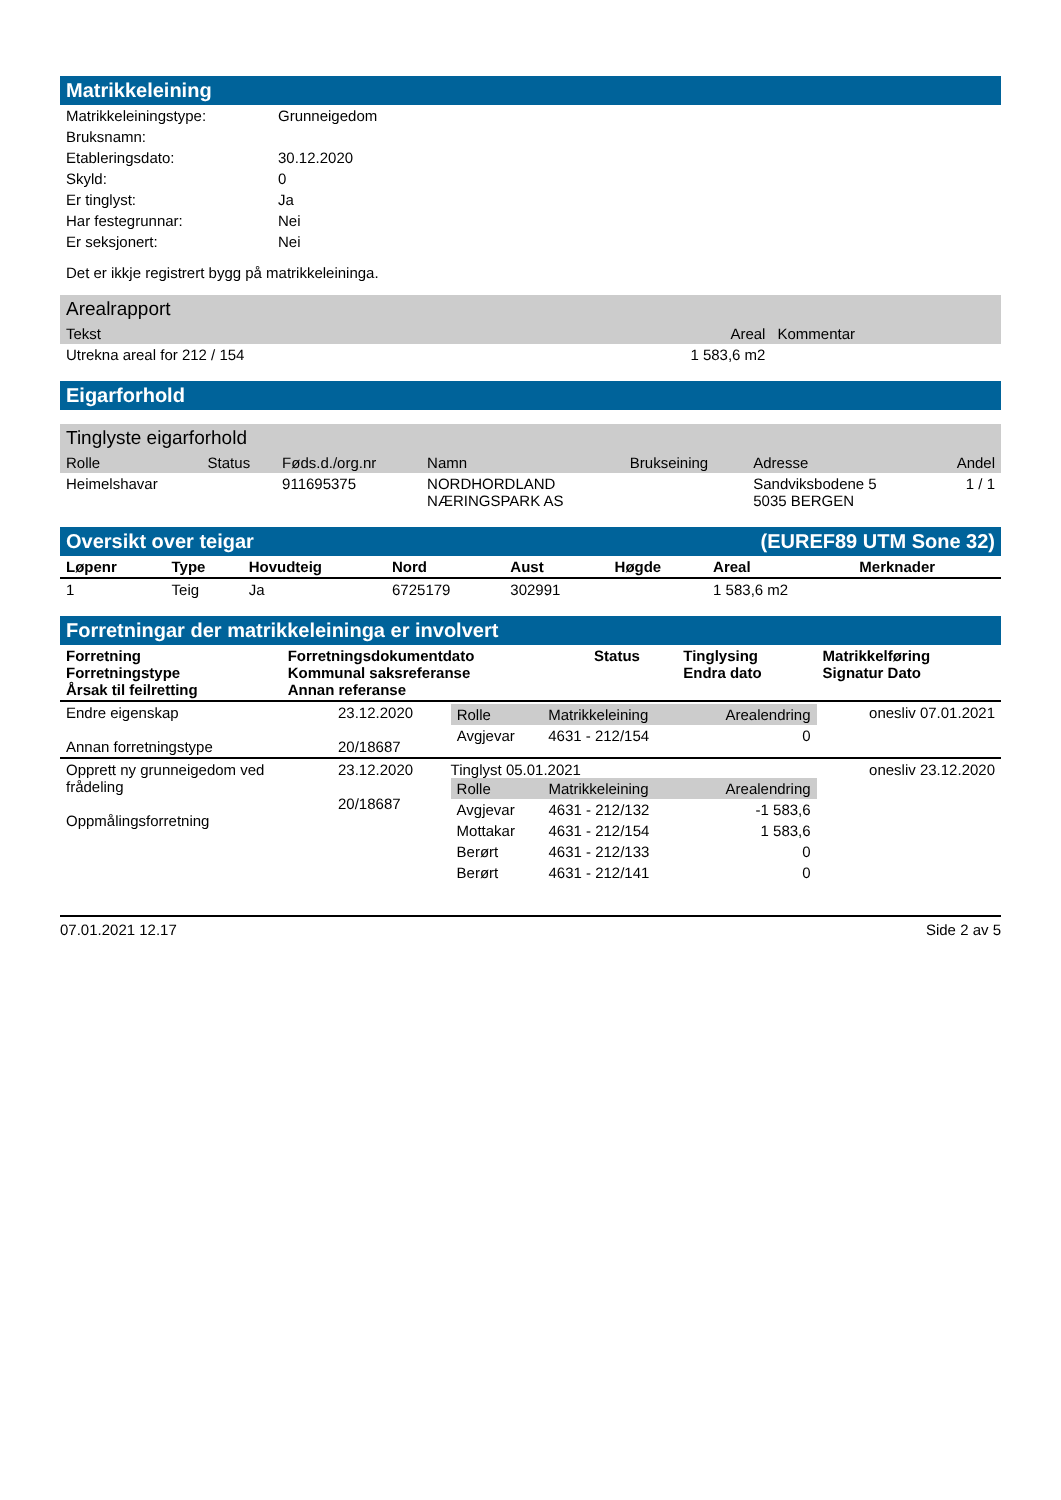Matrikkeleining
| Matrikkeleiningstype: | Grunneigedom |
| Bruksnamn: | |
| Etableringsdato: | 30.12.2020 |
| Skyld: | 0 |
| Er tinglyst: | Ja |
| Har festegrunnar: | Nei |
| Er seksjonert: | Nei |
Det er ikkje registrert bygg på matrikkeleininga.
Arealrapport
| Tekst | Areal | Kommentar |
| --- | --- | --- |
| Utrekna areal for 212 / 154 | 1 583,6 m2 | |
Eigarforhold
Tinglyste eigarforhold
| Rolle | Status | Føds.d./org.nr | Namn | Brukseining | Adresse | Andel |
| --- | --- | --- | --- | --- | --- | --- |
| Heimelshavar | | 911695375 | NORDHORDLAND NÆRINGSPARK AS | | Sandviksbodene 5 5035 BERGEN | 1 / 1 |
Oversikt over teigar (EUREF89 UTM Sone 32)
| Løpenr | Type | Hovudteig | Nord | Aust | Høgde | Areal | Merknader |
| --- | --- | --- | --- | --- | --- | --- | --- |
| 1 | Teig | Ja | 6725179 | 302991 | | 1 583,6 m2 | |
Forretningar der matrikkeleininga er involvert
| Forretning Forretningstype Årsak til feilretting | Forretningsdokumentdato Kommunal saksreferanse Annan referanse | Status | Tinglysing Endra dato | Matrikkelføring Signatur Dato |
| --- | --- | --- | --- | --- |
| Endre eigenskap Annan forretningstype | 23.12.2020 20/18687 | / Rolle / Matrikkeleining / Arealendring / / --- / --- / --- / / Avgjevar / 4631 - 212/154 / 0 / | onesliv 07.01.2021 |
| Opprett ny grunneigedom ved frådeling Oppmålingsforretning | 23.12.2020 20/18687 | Tinglyst 05.01.2021 / Rolle / Matrikkeleining / Arealendring / / --- / --- / --- / / Avgjevar / 4631 - 212/132 / -1 583,6 / / Mottakar / 4631 - 212/154 / 1 583,6 / / Berørt / 4631 - 212/133 / 0 / / Berørt / 4631 - 212/141 / 0 / | onesliv 23.12.2020 |
07.01.2021 12.17 Side 2 av 5